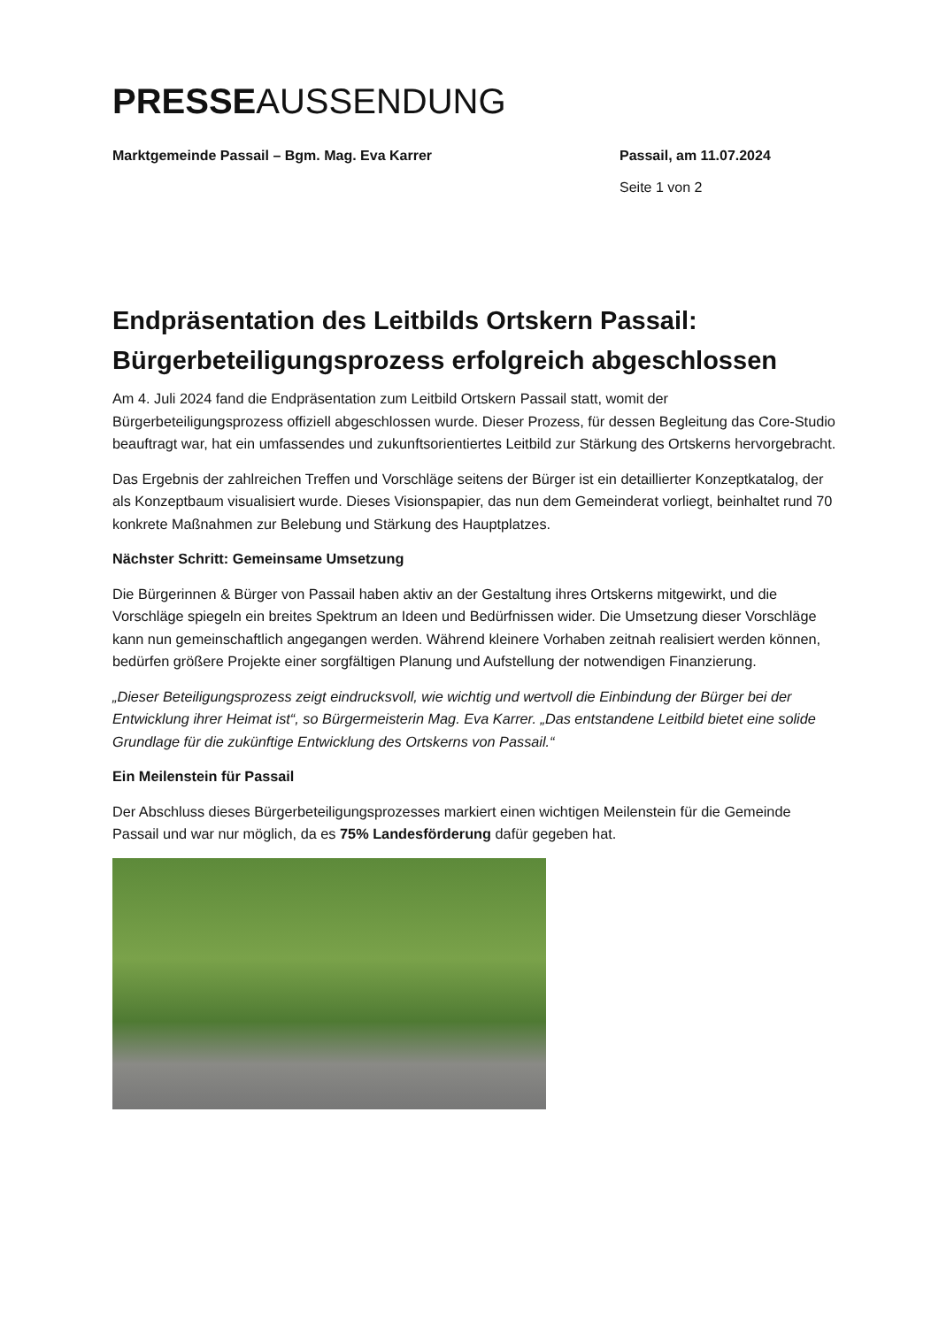PRESSEAUSSENDUNG
Marktgemeinde Passail – Bgm. Mag. Eva Karrer Passail, am 11.07.2024
Seite 1 von 2
Endpräsentation des Leitbilds Ortskern Passail: Bürgerbeteiligungsprozess erfolgreich abgeschlossen
Am 4. Juli 2024 fand die Endpräsentation zum Leitbild Ortskern Passail statt, womit der Bürgerbeteiligungsprozess offiziell abgeschlossen wurde. Dieser Prozess, für dessen Begleitung das Core-Studio beauftragt war, hat ein umfassendes und zukunftsorientiertes Leitbild zur Stärkung des Ortskerns hervorgebracht.
Das Ergebnis der zahlreichen Treffen und Vorschläge seitens der Bürger ist ein detaillierter Konzeptkatalog, der als Konzeptbaum visualisiert wurde. Dieses Visionspapier, das nun dem Gemeinderat vorliegt, beinhaltet rund 70 konkrete Maßnahmen zur Belebung und Stärkung des Hauptplatzes.
Nächster Schritt: Gemeinsame Umsetzung
Die Bürgerinnen & Bürger von Passail haben aktiv an der Gestaltung ihres Ortskerns mitgewirkt, und die Vorschläge spiegeln ein breites Spektrum an Ideen und Bedürfnissen wider. Die Umsetzung dieser Vorschläge kann nun gemeinschaftlich angegangen werden. Während kleinere Vorhaben zeitnah realisiert werden können, bedürfen größere Projekte einer sorgfältigen Planung und Aufstellung der notwendigen Finanzierung.
„Dieser Beteiligungsprozess zeigt eindrucksvoll, wie wichtig und wertvoll die Einbindung der Bürger bei der Entwicklung ihrer Heimat ist“, so Bürgermeisterin Mag. Eva Karrer. „Das entstandene Leitbild bietet eine solide Grundlage für die zukünftige Entwicklung des Ortskerns von Passail.“
Ein Meilenstein für Passail
Der Abschluss dieses Bürgerbeteiligungsprozesses markiert einen wichtigen Meilenstein für die Gemeinde Passail und war nur möglich, da es 75% Landesförderung dafür gegeben hat.